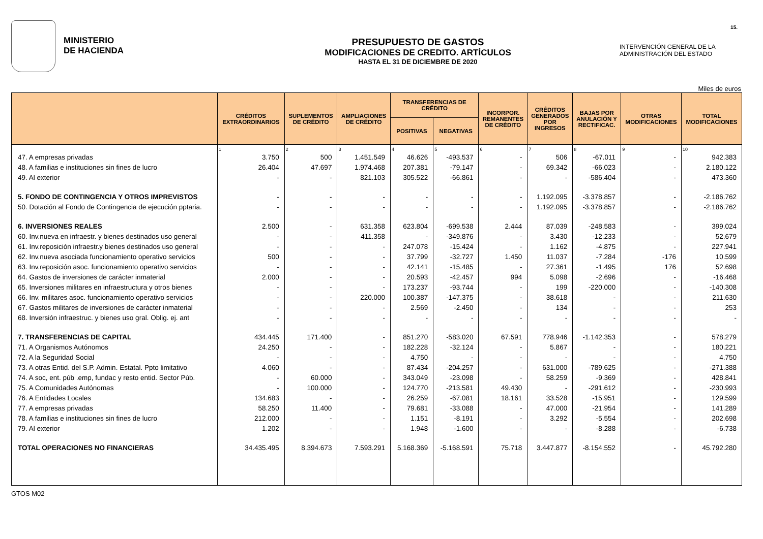15.
MINISTERIO
DE HACIENDA
PRESUPUESTO DE GASTOS
MODIFICACIONES DE CREDITO. ARTÍCULOS
HASTA EL 31 DE DICIEMBRE DE 2020
INTERVENCIÓN GENERAL DE LA
ADMINISTRACIÓN DEL ESTADO
Miles de euros
| | CRÉDITOS EXTRAORDINARIOS | SUPLEMENTOS DE CRÉDITO | AMPLIACIONES DE CRÉDITO | TRANSFERENCIAS DE CRÉDITO | | INCORPOR. REMANENTES DE CRÉDITO | CRÉDITOS GENERADOS POR INGRESOS | BAJAS POR ANULACIÓN Y RECTIFICAC. | OTRAS MODIFICACIONES | TOTAL MODIFICACIONES |
| --- | --- | --- | --- | --- | --- | --- | --- | --- | --- | --- |
| | | | | POSITIVAS | NEGATIVAS | | | | | |
| | 1 | 2 | 3 | 4 | 5 | 6 | 7 | 8 | 9 | 10 |
| 47. A empresas privadas | 3.750 | 500 | 1.451.549 | 46.626 | -493.537 | - | 506 | -67.011 | - | 942.383 |
| 48. A familias e instituciones sin fines de lucro | 26.404 | 47.697 | 1.974.468 | 207.381 | -79.147 | - | 69.342 | -66.023 | - | 2.180.122 |
| 49. Al exterior | - | - | 821.103 | 305.522 | -66.861 | - | - | -586.404 | - | 473.360 |
| 5. FONDO DE CONTINGENCIA Y OTROS IMPREVISTOS | - | - | - | - | - | - | 1.192.095 | -3.378.857 | - | -2.186.762 |
| 50. Dotación al Fondo de Contingencia de ejecución pptaria. | - | - | - | - | - | - | 1.192.095 | -3.378.857 | - | -2.186.762 |
| 6. INVERSIONES REALES | 2.500 | - | 631.358 | 623.804 | -699.538 | 2.444 | 87.039 | -248.583 | - | 399.024 |
| 60. Inv.nueva en infraestr. y bienes destinados uso general | - | - | 411.358 | - | -349.876 | - | 3.430 | -12.233 | - | 52.679 |
| 61. Inv.reposición infraestr.y bienes destinados uso general | - | - | - | 247.078 | -15.424 | - | 1.162 | -4.875 | - | 227.941 |
| 62. Inv.nueva asociada funcionamiento operativo servicios | 500 | - | - | 37.799 | -32.727 | 1.450 | 11.037 | -7.284 | -176 | 10.599 |
| 63. Inv.reposición asoc. funcionamiento operativo servicios | - | - | - | 42.141 | -15.485 | - | 27.361 | -1.495 | 176 | 52.698 |
| 64. Gastos de inversiones de carácter inmaterial | 2.000 | - | - | 20.593 | -42.457 | 994 | 5.098 | -2.696 | - | -16.468 |
| 65. Inversiones militares en infraestructura y otros bienes | - | - | - | 173.237 | -93.744 | - | 199 | -220.000 | - | -140.308 |
| 66. Inv. militares asoc. funcionamiento operativo servicios | - | - | 220.000 | 100.387 | -147.375 | - | 38.618 | - | - | 211.630 |
| 67. Gastos militares de inversiones de carácter inmaterial | - | - | - | 2.569 | -2.450 | - | 134 | - | - | 253 |
| 68. Inversión infraestruc. y bienes uso gral. Oblig. ej. ant | - | - | - | - | - | - | - | - | - | - |
| 7. TRANSFERENCIAS DE CAPITAL | 434.445 | 171.400 | - | 851.270 | -583.020 | 67.591 | 778.946 | -1.142.353 | - | 578.279 |
| 71. A Organismos Autónomos | 24.250 | - | - | 182.228 | -32.124 | - | 5.867 | - | - | 180.221 |
| 72. A la Seguridad Social | - | - | - | 4.750 | - | - | - | - | - | 4.750 |
| 73. A otras Entid. del S.P. Admin. Estatal. Ppto limitativo | 4.060 | - | - | 87.434 | -204.257 | - | 631.000 | -789.625 | - | -271.388 |
| 74. A soc, ent. púb .emp, fundac y resto entid. Sector Púb. | - | 60.000 | - | 343.049 | -23.098 | - | 58.259 | -9.369 | - | 428.841 |
| 75. A Comunidades Autónomas | - | 100.000 | - | 124.770 | -213.581 | 49.430 | - | -291.612 | - | -230.993 |
| 76. A Entidades Locales | 134.683 | - | - | 26.259 | -67.081 | 18.161 | 33.528 | -15.951 | - | 129.599 |
| 77. A empresas privadas | 58.250 | 11.400 | - | 79.681 | -33.088 | - | 47.000 | -21.954 | - | 141.289 |
| 78. A familias e instituciones sin fines de lucro | 212.000 | - | - | 1.151 | -8.191 | - | 3.292 | -5.554 | - | 202.698 |
| 79. Al exterior | 1.202 | - | - | 1.948 | -1.600 | - | - | -8.288 | - | -6.738 |
| TOTAL OPERACIONES NO FINANCIERAS | 34.435.495 | 8.394.673 | 7.593.291 | 5.168.369 | -5.168.591 | 75.718 | 3.447.877 | -8.154.552 | - | 45.792.280 |
GTOS M02